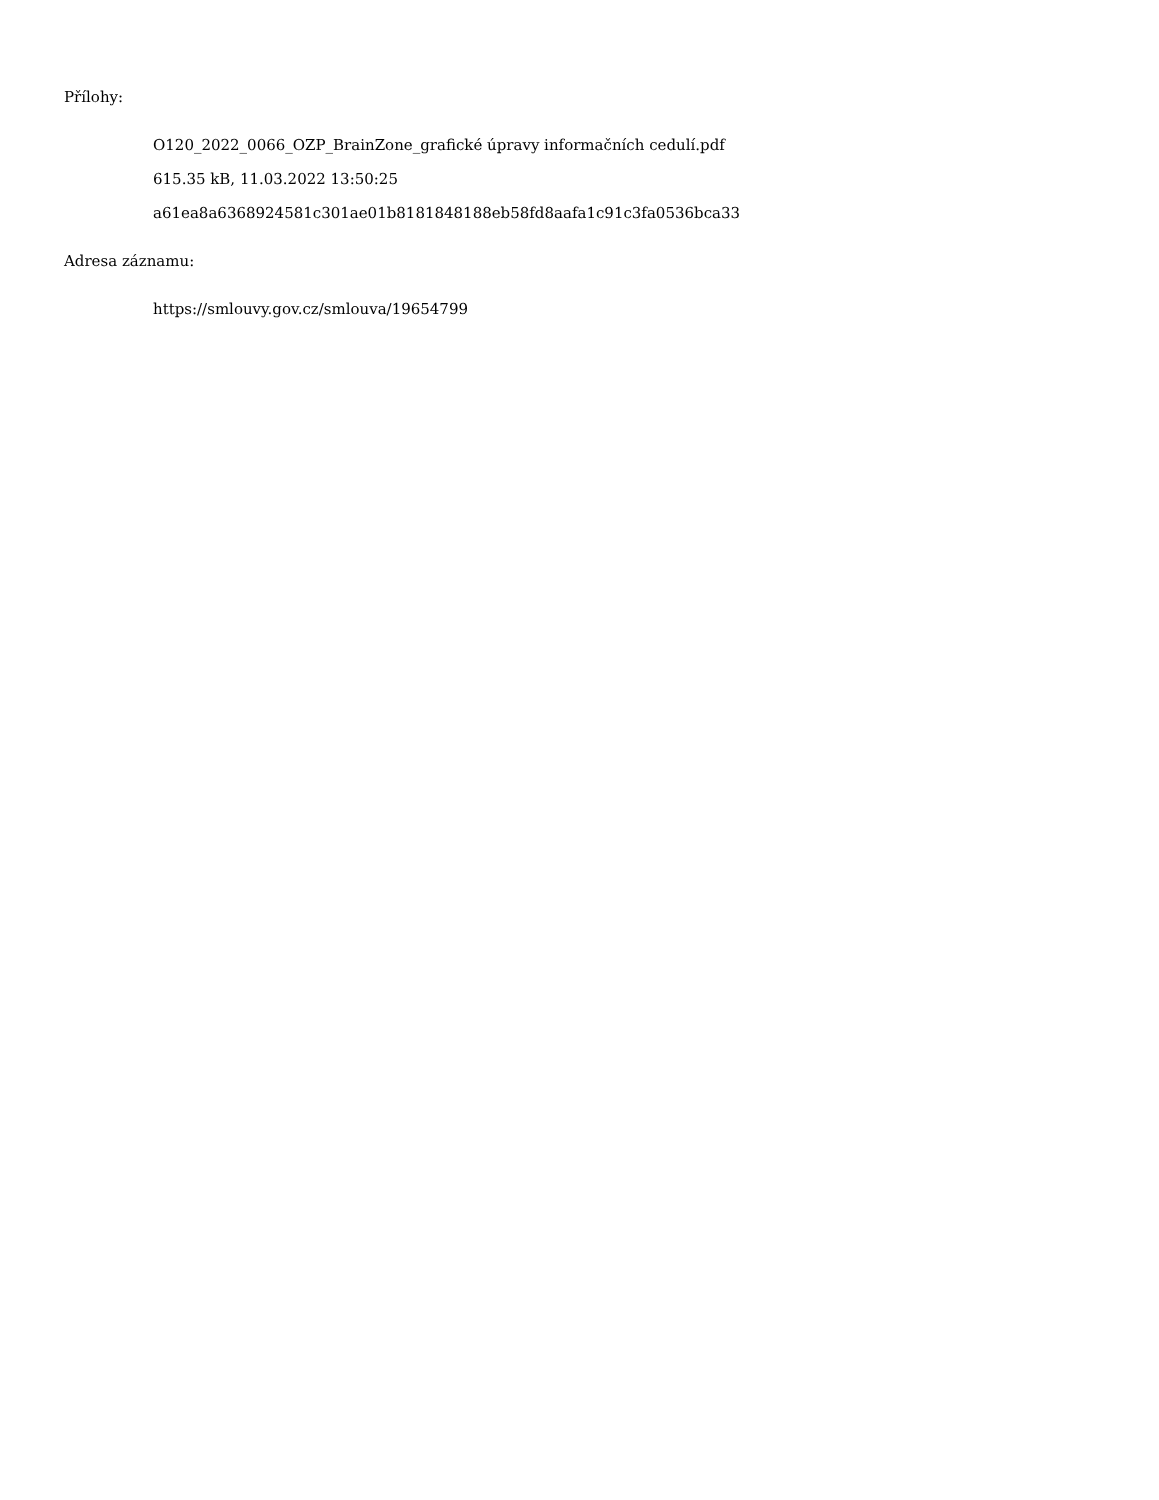Přílohy:
O120_2022_0066_OZP_BrainZone_grafické úpravy informačních cedulí.pdf
615.35 kB, 11.03.2022 13:50:25
a61ea8a6368924581c301ae01b8181848188eb58fd8aafa1c91c3fa0536bca33
Adresa záznamu:
https://smlouvy.gov.cz/smlouva/19654799